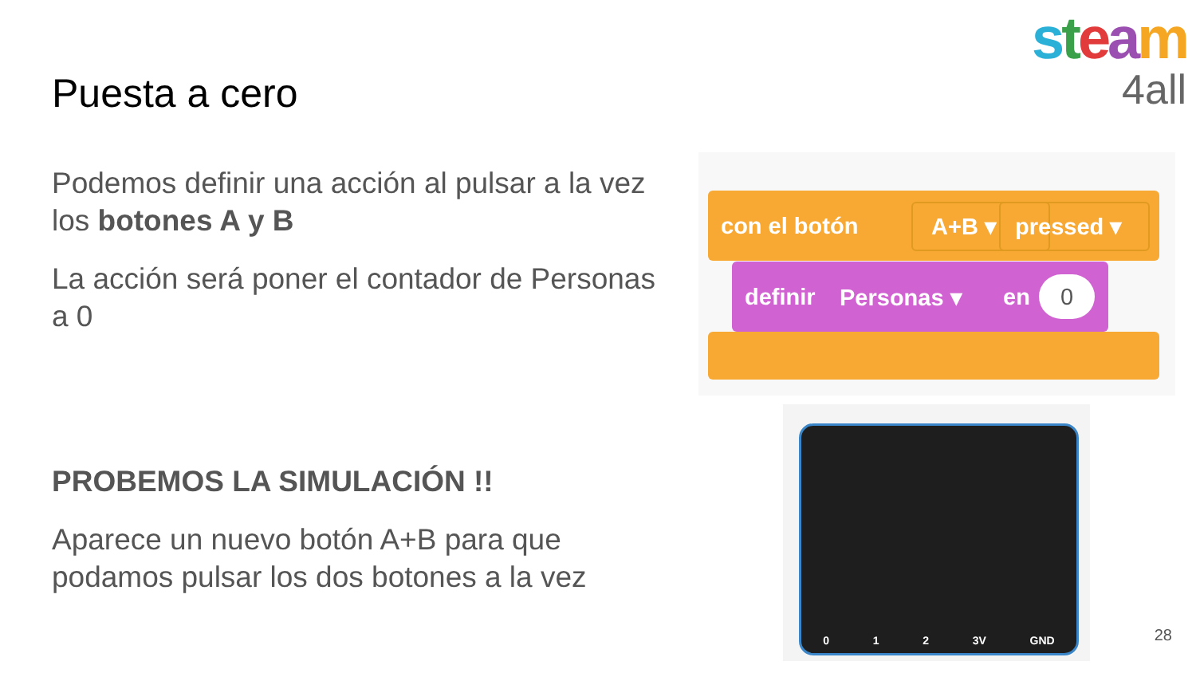Puesta a cero
Podemos definir una acción al pulsar a la vez los botones A y B
La acción será poner el contador de Personas a 0
PROBEMOS LA SIMULACIÓN !!
Aparece un nuevo botón A+B para que podamos pulsar los dos botones a la vez
steam
4all
con el botón A+B ▾ pressed ▾
definir Personas ▾ en 0
0 1 2 3V GND
28